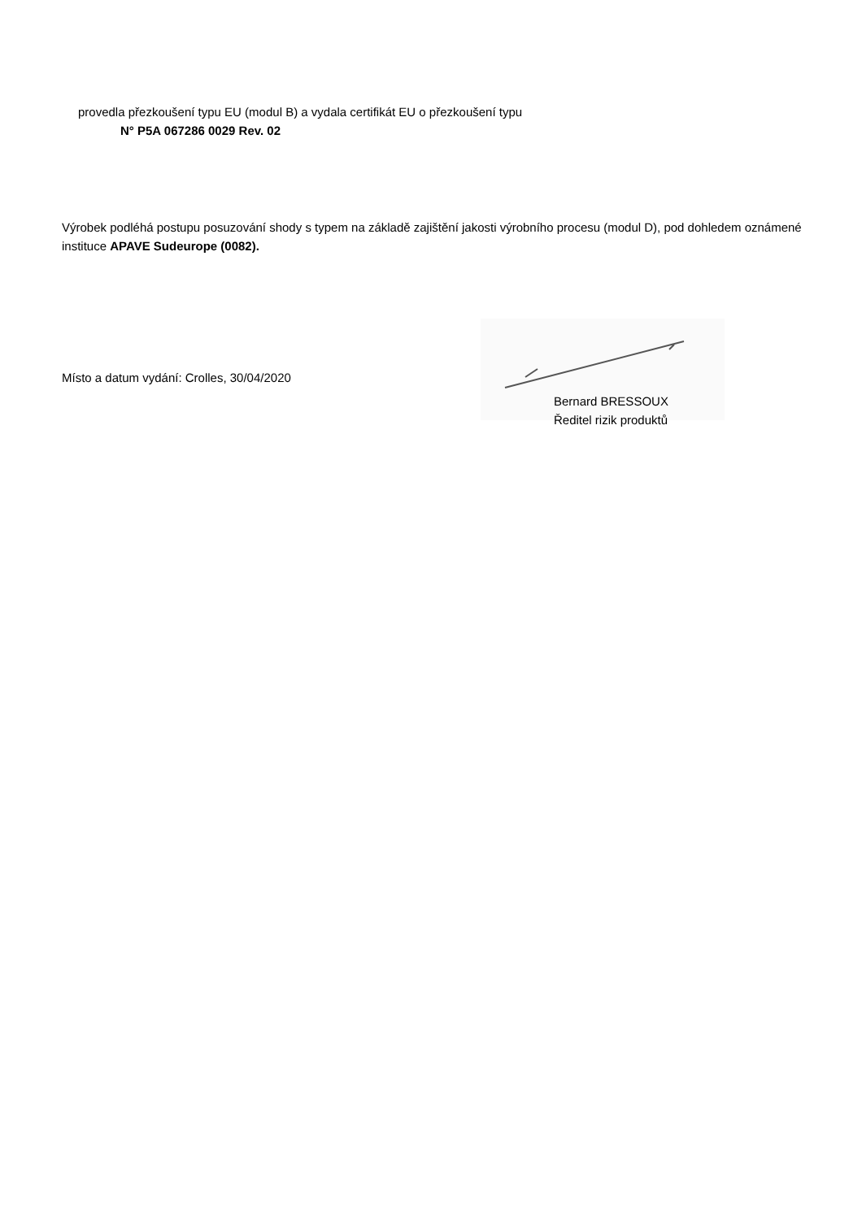provedla přezkoušení typu EU (modul B) a vydala certifikát EU o přezkoušení typu
N° P5A 067286 0029 Rev. 02
Výrobek podléhá postupu posuzování shody s typem na základě zajištění jakosti výrobního procesu (modul D), pod dohledem oznámené instituce APAVE Sudeurope (0082).
Místo a datum vydání: Crolles, 30/04/2020
Bernard BRESSOUX
Ředitel rizik produktů